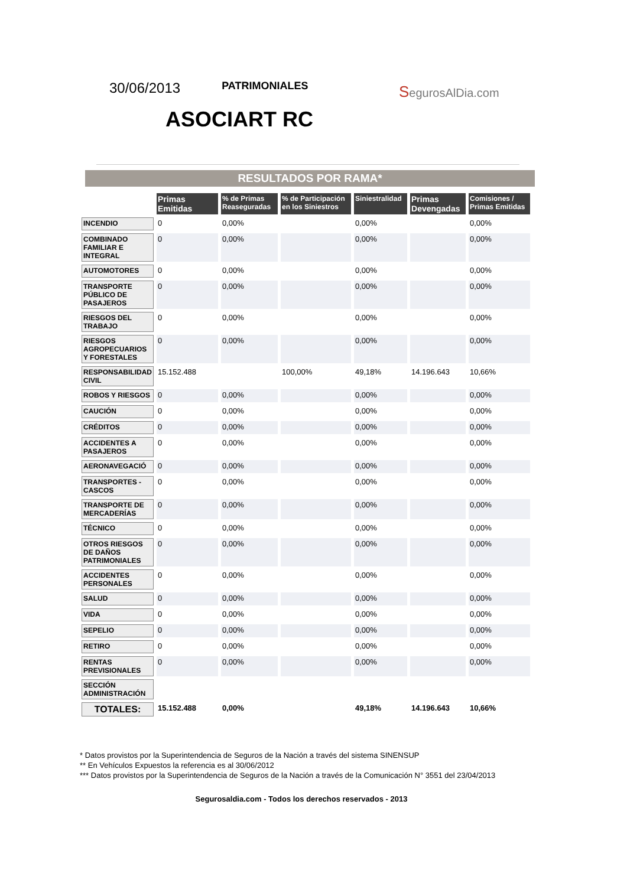30/06/2013
PATRIMONIALES
ASOCIART RC
SegurosAlDia.com
RESULTADOS POR RAMA*
| | Primas Emitidas | % de Primas Reaseguradas | % de Participación en los Siniestros | Siniestralidad | Primas Devengadas | Comisiones / Primas Emitidas |
| INCENDIO | 0 | 0,00% | | 0,00% | | 0,00% |
| COMBINADO FAMILIAR E INTEGRAL | 0 | 0,00% | | 0,00% | | 0,00% |
| AUTOMOTORES | 0 | 0,00% | | 0,00% | | 0,00% |
| TRANSPORTE PÚBLICO DE PASAJEROS | 0 | 0,00% | | 0,00% | | 0,00% |
| RIESGOS DEL TRABAJO | 0 | 0,00% | | 0,00% | | 0,00% |
| RIESGOS AGROPECUARIOS Y FORESTALES | 0 | 0,00% | | 0,00% | | 0,00% |
| RESPONSABILIDAD CIVIL | 15.152.488 | | 100,00% | 49,18% | 14.196.643 | 10,66% |
| ROBOS Y RIESGOS | 0 | 0,00% | | 0,00% | | 0,00% |
| CAUCIÓN | 0 | 0,00% | | 0,00% | | 0,00% |
| CRÉDITOS | 0 | 0,00% | | 0,00% | | 0,00% |
| ACCIDENTES A PASAJEROS | 0 | 0,00% | | 0,00% | | 0,00% |
| AERONAVEGACIÓ | 0 | 0,00% | | 0,00% | | 0,00% |
| TRANSPORTES - CASCOS | 0 | 0,00% | | 0,00% | | 0,00% |
| TRANSPORTE DE MERCADERÍAS | 0 | 0,00% | | 0,00% | | 0,00% |
| TÉCNICO | 0 | 0,00% | | 0,00% | | 0,00% |
| OTROS RIESGOS DE DAÑOS PATRIMONIALES | 0 | 0,00% | | 0,00% | | 0,00% |
| ACCIDENTES PERSONALES | 0 | 0,00% | | 0,00% | | 0,00% |
| SALUD | 0 | 0,00% | | 0,00% | | 0,00% |
| VIDA | 0 | 0,00% | | 0,00% | | 0,00% |
| SEPELIO | 0 | 0,00% | | 0,00% | | 0,00% |
| RETIRO | 0 | 0,00% | | 0,00% | | 0,00% |
| RENTAS PREVISIONALES | 0 | 0,00% | | 0,00% | | 0,00% |
| SECCIÓN ADMINISTRACIÓN | | | | | | |
| TOTALES: | 15.152.488 | 0,00% | | 49,18% | 14.196.643 | 10,66% |
* Datos provistos por la Superintendencia de Seguros de la Nación a través del sistema SINENSUP
** En Vehículos Expuestos la referencia es al 30/06/2012
*** Datos provistos por la Superintendencia de Seguros de la Nación a través de la Comunicación N° 3551 del 23/04/2013
Segurosaldia.com - Todos los derechos reservados - 2013